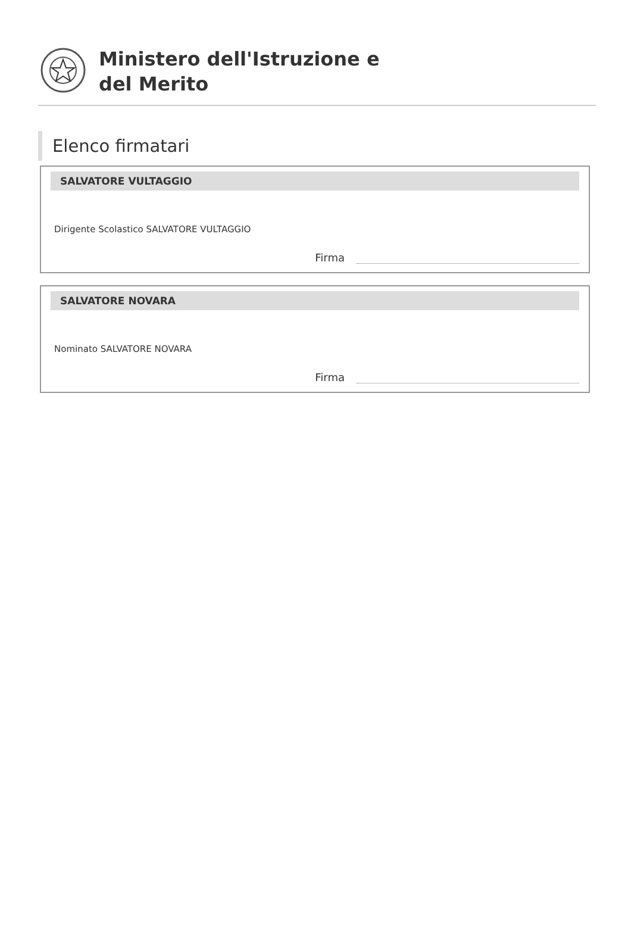Ministero dell'Istruzione e
del Merito
Elenco firmatari
SALVATORE VULTAGGIO
Dirigente Scolastico SALVATORE VULTAGGIO
Firma
SALVATORE NOVARA
Nominato SALVATORE NOVARA
Firma